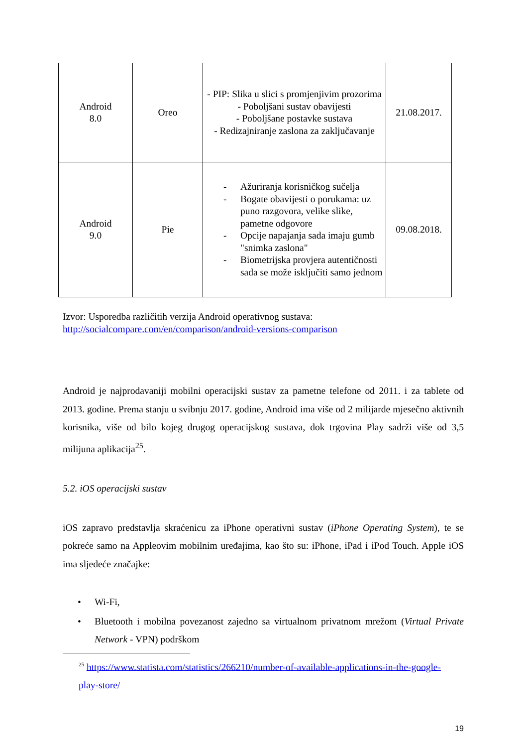| Android 8.0 | Oreo | - PIP: Slika u slici s promjenjivim prozorima - Poboljšani sustav obavijesti - Poboljšane postavke sustava - Redizajniranje zaslona za zaključavanje | 21.08.2017. |
| Android 9.0 | Pie | - Ažuriranja korisničkog sučelja - Bogate obavijesti o porukama: uz puno razgovora, velike slike, pametne odgovore - Opcije napajanja sada imaju gumb "snimka zaslona" - Biometrijska provjera autentičnosti sada se može isključiti samo jednom | 09.08.2018. |
Izvor: Usporedba različitih verzija Android operativnog sustava:
http://socialcompare.com/en/comparison/android-versions-comparison
Android je najprodavaniji mobilni operacijski sustav za pametne telefone od 2011. i za tablete od 2013. godine. Prema stanju u svibnju 2017. godine, Android ima više od 2 milijarde mjesečno aktivnih korisnika, više od bilo kojeg drugog operacijskog sustava, dok trgovina Play sadrži više od 3,5 milijuna aplikacija<sup>25</sup>.
5.2. iOS operacijski sustav
iOS zapravo predstavlja skraćenicu za iPhone operativni sustav (iPhone Operating System), te se pokreće samo na Appleovim mobilnim uređajima, kao što su: iPhone, iPad i iPod Touch. Apple iOS ima sljedeće značajke:
• Wi-Fi,
• Bluetooth i mobilna povezanost zajedno sa virtualnom privatnom mrežom (Virtual Private Network - VPN) podrškom
<sup>25</sup> https://www.statista.com/statistics/266210/number-of-available-applications-in-the-google-play-store/
19